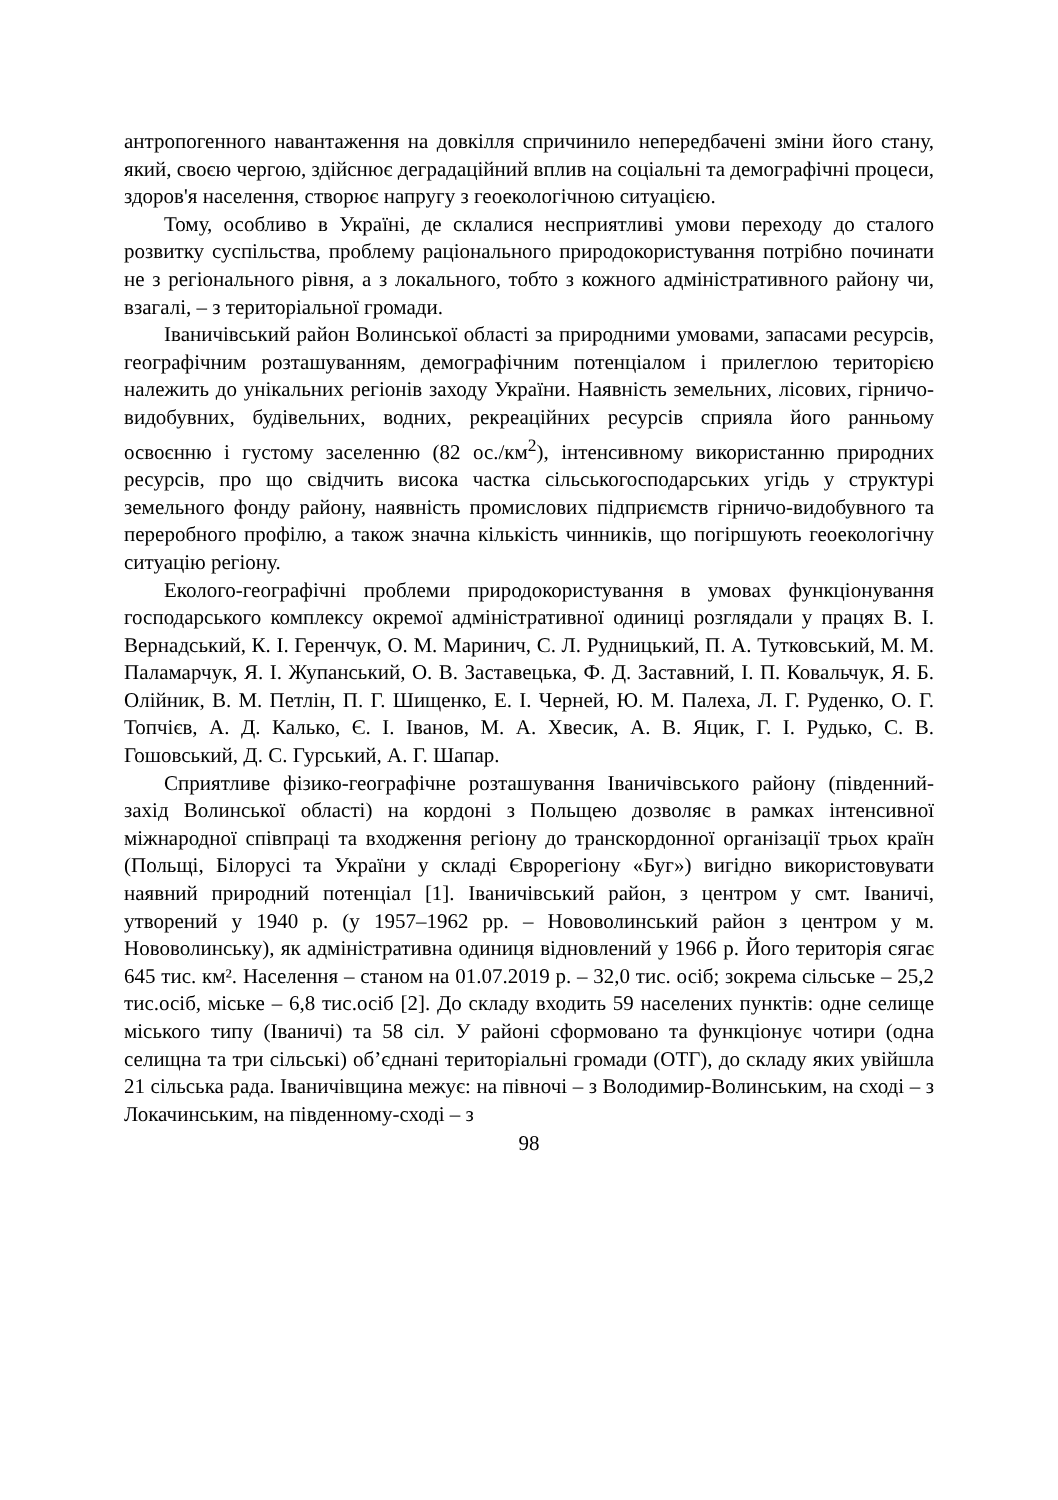антропогенного навантаження на довкілля спричинило непередбачені зміни його стану, який, своєю чергою, здійснює деградаційний вплив на соціальні та демографічні процеси, здоров'я населення, створює напругу з геоекологічною ситуацією.
Тому, особливо в Україні, де склалися несприятливі умови переходу до сталого розвитку суспільства, проблему раціонального природокористування потрібно починати не з регіонального рівня, а з локального, тобто з кожного адміністративного району чи, взагалі, – з територіальної громади.
Іваничівський район Волинської області за природними умовами, запасами ресурсів, географічним розташуванням, демографічним потенціалом і прилеглою територією належить до унікальних регіонів заходу України. Наявність земельних, лісових, гірничо-видобувних, будівельних, водних, рекреаційних ресурсів сприяла його ранньому освоєнню і густому заселенню (82 ос./км<sup>2</sup>), інтенсивному використанню природних ресурсів, про що свідчить висока частка сільськогосподарських угідь у структурі земельного фонду району, наявність промислових підприємств гірничо-видобувного та переробного профілю, а також значна кількість чинників, що погіршують геоекологічну ситуацію регіону.
Еколого-географічні проблеми природокористування в умовах функціонування господарського комплексу окремої адміністративної одиниці розглядали у працях В. І. Вернадський, К. І. Геренчук, О. М. Маринич, С. Л. Рудницький, П. А. Тутковський, М. М. Паламарчук, Я. І. Жупанський, О. В. Заставецька, Ф. Д. Заставний, І. П. Ковальчук, Я. Б. Олійник, В. М. Петлін, П. Г. Шищенко, Е. І. Черней, Ю. М. Палеха, Л. Г. Руденко, О. Г. Топчієв, А. Д. Калько, Є. І. Іванов, М. А. Хвесик, А. В. Яцик, Г. І. Рудько, С. В. Гошовський, Д. С. Гурський, А. Г. Шапар.
Сприятливе фізико-географічне розташування Іваничівського району (південний-захід Волинської області) на кордоні з Польщею дозволяє в рамках інтенсивної міжнародної співпраці та входження регіону до транскордонної організації трьох країн (Польщі, Білорусі та України у складі Єврорегіону «Буг») вигідно використовувати наявний природний потенціал [1]. Іваничівський район, з центром у смт. Іваничі, утворений у 1940 р. (у 1957–1962 рр. – Нововолинський район з центром у м. Нововолинську), як адміністративна одиниця відновлений у 1966 р. Його територія сягає 645 тис. км². Населення – станом на 01.07.2019 р. – 32,0 тис. осіб; зокрема сільське – 25,2 тис.осіб, міське – 6,8 тис.осіб [2]. До складу входить 59 населених пунктів: одне селище міського типу (Іваничі) та 58 сіл. У районі сформовано та функціонує чотири (одна селищна та три сільські) об’єднані територіальні громади (ОТГ), до складу яких увійшла 21 сільська рада. Іваничівщина межує: на півночі – з Володимир-Волинським, на сході – з Локачинським, на південному-сході – з
98